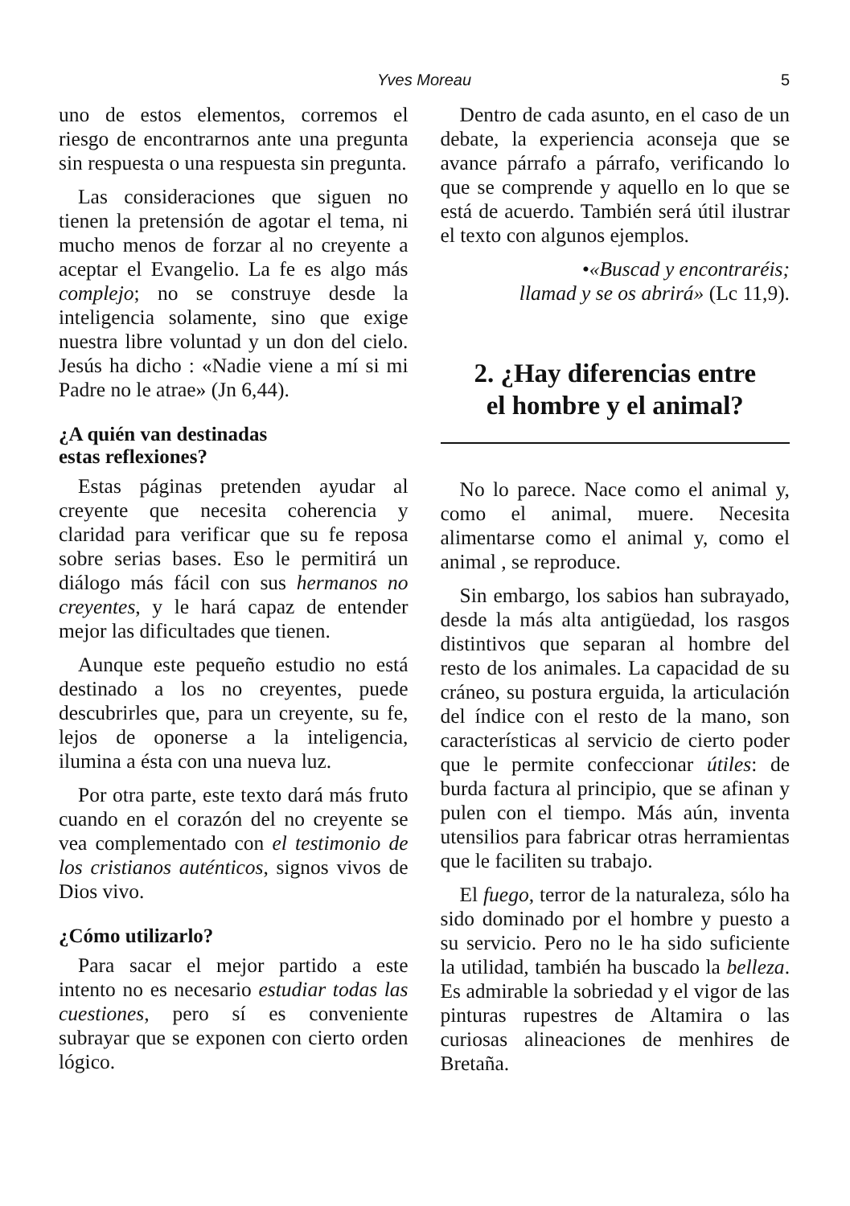Yves Moreau 5
uno de estos elementos, corremos el riesgo de encontrarnos ante una pregunta sin respuesta o una respuesta sin pregunta.
Las consideraciones que siguen no tienen la pretensión de agotar el tema, ni mucho menos de forzar al no creyente a aceptar el Evangelio. La fe es algo más complejo; no se construye desde la inteligencia solamente, sino que exige nuestra libre voluntad y un don del cielo. Jesús ha dicho : «Nadie viene a mí si mi Padre no le atrae» (Jn 6,44).
¿A quién van destinadas
estas reflexiones?
Estas páginas pretenden ayudar al creyente que necesita coherencia y claridad para verificar que su fe reposa sobre serias bases. Eso le permitirá un diálogo más fácil con sus hermanos no creyentes, y le hará capaz de entender mejor las dificultades que tienen.
Aunque este pequeño estudio no está destinado a los no creyentes, puede descubrirles que, para un creyente, su fe, lejos de oponerse a la inteligencia, ilumina a ésta con una nueva luz.
Por otra parte, este texto dará más fruto cuando en el corazón del no creyente se vea complementado con el testimonio de los cristianos auténticos, signos vivos de Dios vivo.
¿Cómo utilizarlo?
Para sacar el mejor partido a este intento no es necesario estudiar todas las cuestiones, pero sí es conveniente subrayar que se exponen con cierto orden lógico.
Dentro de cada asunto, en el caso de un debate, la experiencia aconseja que se avance párrafo a párrafo, verificando lo que se comprende y aquello en lo que se está de acuerdo. También será útil ilustrar el texto con algunos ejemplos.
•«Buscad y encontraréis;
llamad y se os abrirá» (Lc 11,9).
2. ¿Hay diferencias entre
el hombre y el animal?
No lo parece. Nace como el animal y, como el animal, muere. Necesita alimentarse como el animal y, como el animal , se reproduce.
Sin embargo, los sabios han subrayado, desde la más alta antigüedad, los rasgos distintivos que separan al hombre del resto de los animales. La capacidad de su cráneo, su postura erguida, la articulación del índice con el resto de la mano, son características al servicio de cierto poder que le permite confeccionar útiles: de burda factura al principio, que se afinan y pulen con el tiempo. Más aún, inventa utensilios para fabricar otras herramientas que le faciliten su trabajo.
El fuego, terror de la naturaleza, sólo ha sido dominado por el hombre y puesto a su servicio. Pero no le ha sido suficiente la utilidad, también ha buscado la belleza. Es admirable la sobriedad y el vigor de las pinturas rupestres de Altamira o las curiosas alineaciones de menhires de Bretaña.